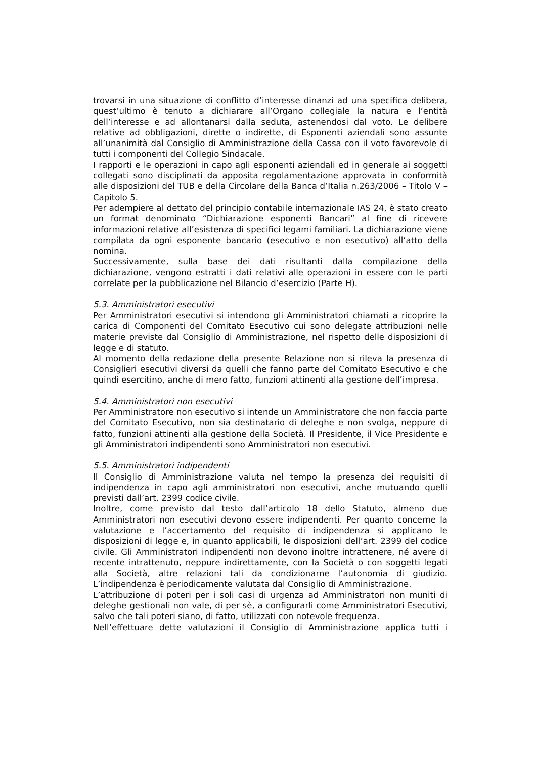trovarsi in una situazione di conflitto d’interesse dinanzi ad una specifica delibera, quest’ultimo è tenuto a dichiarare all’Organo collegiale la natura e l’entità dell’interesse e ad allontanarsi dalla seduta, astenendosi dal voto. Le delibere relative ad obbligazioni, dirette o indirette, di Esponenti aziendali sono assunte all’unanimità dal Consiglio di Amministrazione della Cassa con il voto favorevole di tutti i componenti del Collegio Sindacale.
I rapporti e le operazioni in capo agli esponenti aziendali ed in generale ai soggetti collegati sono disciplinati da apposita regolamentazione approvata in conformità alle disposizioni del TUB e della Circolare della Banca d’Italia n.263/2006 – Titolo V – Capitolo 5.
Per adempiere al dettato del principio contabile internazionale IAS 24, è stato creato un format denominato “Dichiarazione esponenti Bancari” al fine di ricevere informazioni relative all’esistenza di specifici legami familiari. La dichiarazione viene compilata da ogni esponente bancario (esecutivo e non esecutivo) all’atto della nomina.
Successivamente, sulla base dei dati risultanti dalla compilazione della dichiarazione, vengono estratti i dati relativi alle operazioni in essere con le parti correlate per la pubblicazione nel Bilancio d’esercizio (Parte H).
5.3. Amministratori esecutivi
Per Amministratori esecutivi si intendono gli Amministratori chiamati a ricoprire la carica di Componenti del Comitato Esecutivo cui sono delegate attribuzioni nelle materie previste dal Consiglio di Amministrazione, nel rispetto delle disposizioni di legge e di statuto.
Al momento della redazione della presente Relazione non si rileva la presenza di Consiglieri esecutivi diversi da quelli che fanno parte del Comitato Esecutivo e che quindi esercitino, anche di mero fatto, funzioni attinenti alla gestione dell’impresa.
5.4. Amministratori non esecutivi
Per Amministratore non esecutivo si intende un Amministratore che non faccia parte del Comitato Esecutivo, non sia destinatario di deleghe e non svolga, neppure di fatto, funzioni attinenti alla gestione della Società. Il Presidente, il Vice Presidente e gli Amministratori indipendenti sono Amministratori non esecutivi.
5.5. Amministratori indipendenti
Il Consiglio di Amministrazione valuta nel tempo la presenza dei requisiti di indipendenza in capo agli amministratori non esecutivi, anche mutuando quelli previsti dall’art. 2399 codice civile.
Inoltre, come previsto dal testo dall’articolo 18 dello Statuto, almeno due Amministratori non esecutivi devono essere indipendenti. Per quanto concerne la valutazione e l’accertamento del requisito di indipendenza si applicano le disposizioni di legge e, in quanto applicabili, le disposizioni dell’art. 2399 del codice civile. Gli Amministratori indipendenti non devono inoltre intrattenere, né avere di recente intrattenuto, neppure indirettamente, con la Società o con soggetti legati alla Società, altre relazioni tali da condizionarne l’autonomia di giudizio. L’indipendenza è periodicamente valutata dal Consiglio di Amministrazione.
L’attribuzione di poteri per i soli casi di urgenza ad Amministratori non muniti di deleghe gestionali non vale, di per sè, a configurarli come Amministratori Esecutivi, salvo che tali poteri siano, di fatto, utilizzati con notevole frequenza.
Nell’effettuare dette valutazioni il Consiglio di Amministrazione applica tutti i